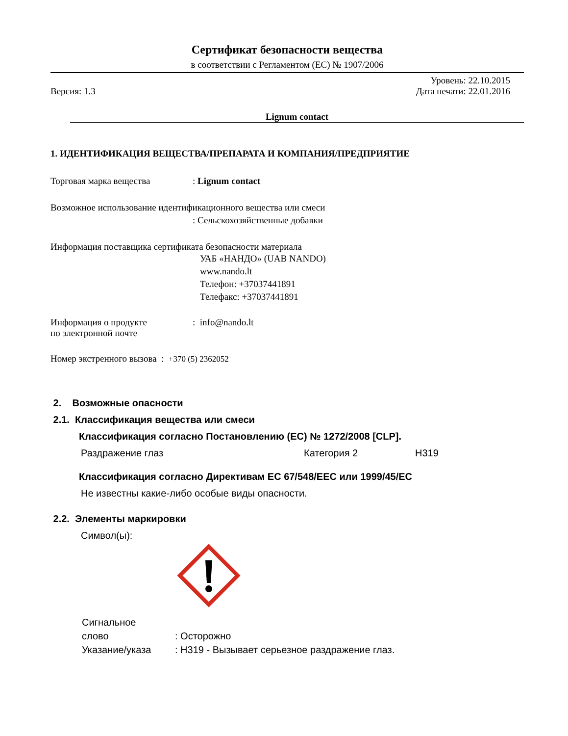Сертификат безопасности вещества
в соответствии с Регламентом (ЕС) № 1907/2006
Уровень: 22.10.2015
Версия: 1.3 Дата печати: 22.01.2016
Lignum contact
1. ИДЕНТИФИКАЦИЯ ВЕЩЕСТВА/ПРЕПАРАТА И КОМПАНИЯ/ПРЕДПРИЯТИЕ
Торговая марка вещества: Lignum contact
Возможное использование идентификационного вещества или смеси
: Сельскохозяйственные добавки
Информация поставщика сертификата безопасности материала
УАБ «НАНДО» (UAB NANDO)
www.nando.lt
Телефон: +37037441891
Телефакс: +37037441891
Информация о продукте
по электронной почте: info@nando.lt
Номер экстренного вызова : +370 (5) 2362052
2. Возможные опасности
2.1. Классификация вещества или смеси
Классификация согласно Постановлению (ЕС) № 1272/2008 [CLP].
Раздражение глаз Категория 2 H319
Классификация согласно Директивам ЕС 67/548/EEC или 1999/45/EC
Не известны какие-либо особые виды опасности.
2.2. Элементы маркировки
Символ(ы):
Сигнальное
слово
Указание/указа
: Осторожно
: H319 - Вызывает серьезное раздражение глаз.